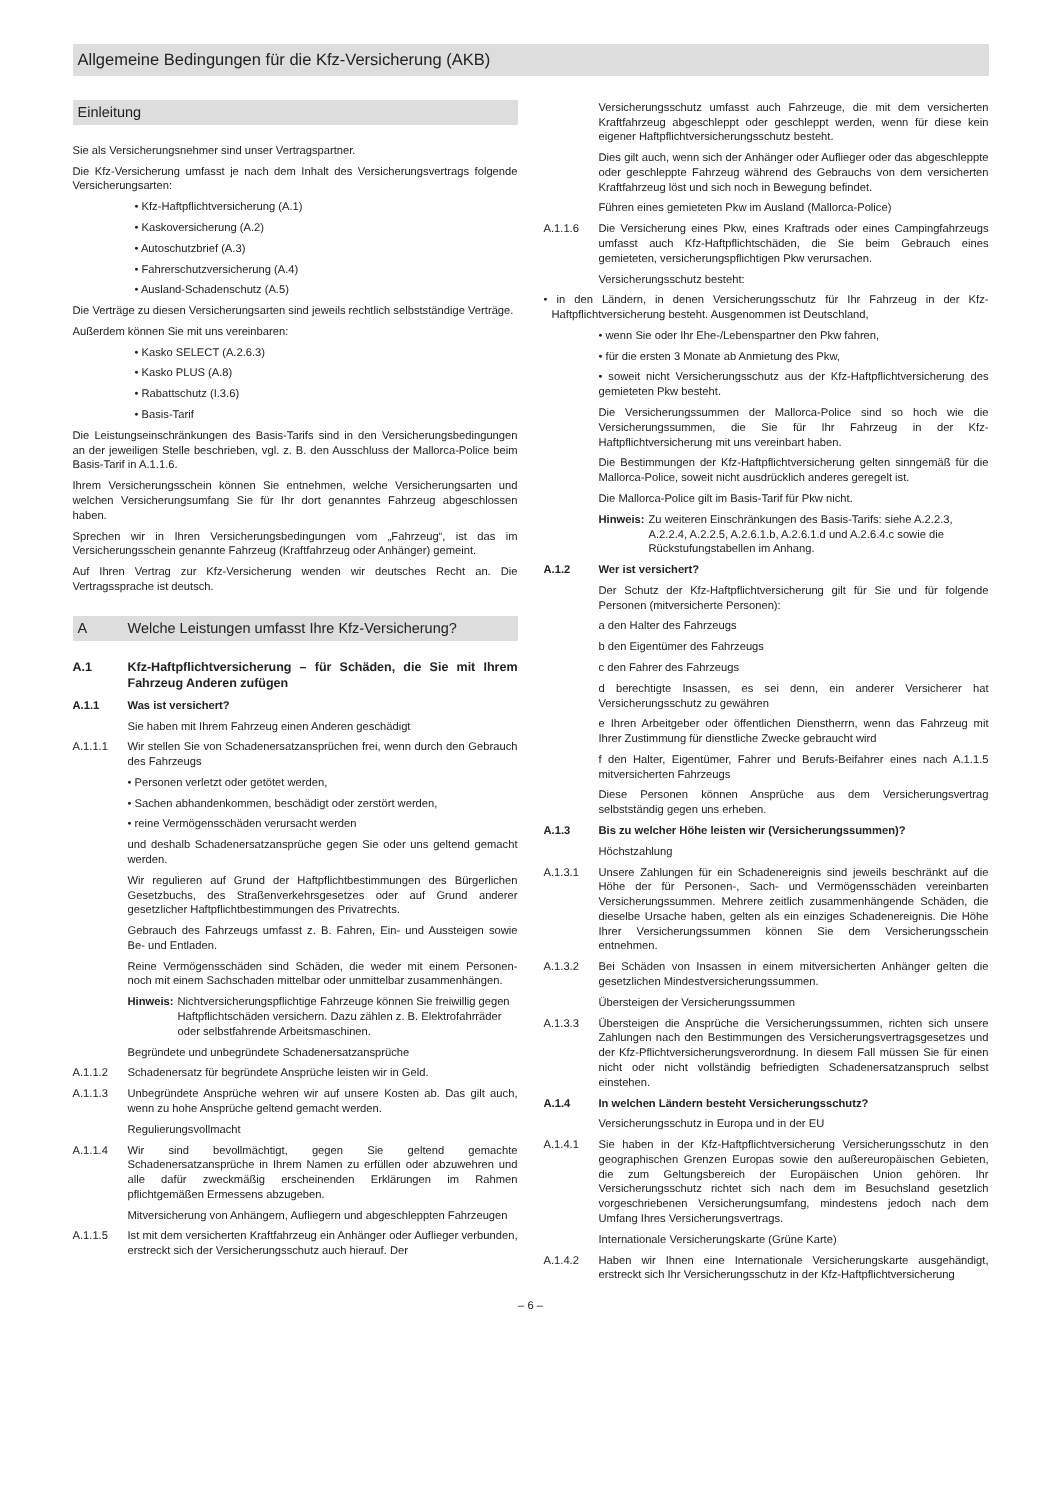Allgemeine Bedingungen für die Kfz-Versicherung (AKB)
Einleitung
Sie als Versicherungsnehmer sind unser Vertragspartner.
Die Kfz-Versicherung umfasst je nach dem Inhalt des Versicherungsvertrags folgende Versicherungsarten:
• Kfz-Haftpflichtversicherung (A.1)
• Kaskoversicherung (A.2)
• Autoschutzbrief (A.3)
• Fahrerschutzversicherung (A.4)
• Ausland-Schadenschutz (A.5)
Die Verträge zu diesen Versicherungsarten sind jeweils rechtlich selbstständige Verträge.
Außerdem können Sie mit uns vereinbaren:
• Kasko SELECT (A.2.6.3)
• Kasko PLUS (A.8)
• Rabattschutz (I.3.6)
• Basis-Tarif
Die Leistungseinschränkungen des Basis-Tarifs sind in den Versicherungsbedingungen an der jeweiligen Stelle beschrieben, vgl. z. B. den Ausschluss der Mallorca-Police beim Basis-Tarif in A.1.1.6.
Ihrem Versicherungsschein können Sie entnehmen, welche Versicherungsarten und welchen Versicherungsumfang Sie für Ihr dort genanntes Fahrzeug abgeschlossen haben.
Sprechen wir in Ihren Versicherungsbedingungen vom „Fahrzeug“, ist das im Versicherungsschein genannte Fahrzeug (Kraftfahrzeug oder Anhänger) gemeint.
Auf Ihren Vertrag zur Kfz-Versicherung wenden wir deutsches Recht an. Die Vertragssprache ist deutsch.
A Welche Leistungen umfasst Ihre Kfz-Versicherung?
A.1 Kfz-Haftpflichtversicherung – für Schäden, die Sie mit Ihrem Fahrzeug Anderen zufügen
A.1.1 Was ist versichert?
Sie haben mit Ihrem Fahrzeug einen Anderen geschädigt
A.1.1.1 Wir stellen Sie von Schadenersatzansprüchen frei, wenn durch den Gebrauch des Fahrzeugs
• Personen verletzt oder getötet werden,
• Sachen abhandenkommen, beschädigt oder zerstört werden,
• reine Vermögensschäden verursacht werden
und deshalb Schadenersatzansprüche gegen Sie oder uns geltend gemacht werden.
Wir regulieren auf Grund der Haftpflichtbestimmungen des Bürgerlichen Gesetzbuchs, des Straßenverkehrsgesetzes oder auf Grund anderer gesetzlicher Haftpflichtbestimmungen des Privatrechts.
Gebrauch des Fahrzeugs umfasst z. B. Fahren, Ein- und Aussteigen sowie Be- und Entladen.
Reine Vermögensschäden sind Schäden, die weder mit einem Personen- noch mit einem Sachschaden mittelbar oder unmittelbar zusammenhängen.
Hinweis: Nichtversicherungspflichtige Fahrzeuge können Sie freiwillig gegen Haftpflichtschäden versichern. Dazu zählen z. B. Elektrofahrräder oder selbstfahrende Arbeitsmaschinen.
Begründete und unbegründete Schadenersatzansprüche
A.1.1.2 Schadenersatz für begründete Ansprüche leisten wir in Geld.
A.1.1.3 Unbegründete Ansprüche wehren wir auf unsere Kosten ab. Das gilt auch, wenn zu hohe Ansprüche geltend gemacht werden.
Regulierungsvollmacht
A.1.1.4 Wir sind bevollmächtigt, gegen Sie geltend gemachte Schadenersatzansprüche in Ihrem Namen zu erfüllen oder abzuwehren und alle dafür zweckmäßig erscheinenden Erklärungen im Rahmen pflichtgemäßen Ermessens abzugeben.
Mitversicherung von Anhängern, Aufliegern und abgeschleppten Fahrzeugen
A.1.1.5 Ist mit dem versicherten Kraftfahrzeug ein Anhänger oder Auflieger verbunden, erstreckt sich der Versicherungsschutz auch hierauf. Der
Versicherungsschutz umfasst auch Fahrzeuge, die mit dem versicherten Kraftfahrzeug abgeschleppt oder geschleppt werden, wenn für diese kein eigener Haftpflichtversicherungsschutz besteht.
Dies gilt auch, wenn sich der Anhänger oder Auflieger oder das abgeschleppte oder geschleppte Fahrzeug während des Gebrauchs von dem versicherten Kraftfahrzeug löst und sich noch in Bewegung befindet.
Führen eines gemieteten Pkw im Ausland (Mallorca-Police)
A.1.1.6 Die Versicherung eines Pkw, eines Kraftrads oder eines Campingfahrzeugs umfasst auch Kfz-Haftpflichtschäden, die Sie beim Gebrauch eines gemieteten, versicherungspflichtigen Pkw verursachen.
Versicherungsschutz besteht:
• in den Ländern, in denen Versicherungsschutz für Ihr Fahrzeug in der Kfz-Haftpflichtversicherung besteht. Ausgenommen ist Deutschland,
• wenn Sie oder Ihr Ehe-/Lebenspartner den Pkw fahren,
• für die ersten 3 Monate ab Anmietung des Pkw,
• soweit nicht Versicherungsschutz aus der Kfz-Haftpflichtversicherung des gemieteten Pkw besteht.
Die Versicherungssummen der Mallorca-Police sind so hoch wie die Versicherungssummen, die Sie für Ihr Fahrzeug in der Kfz-Haftpflichtversicherung mit uns vereinbart haben.
Die Bestimmungen der Kfz-Haftpflichtversicherung gelten sinngemäß für die Mallorca-Police, soweit nicht ausdrücklich anderes geregelt ist.
Die Mallorca-Police gilt im Basis-Tarif für Pkw nicht.
Hinweis: Zu weiteren Einschränkungen des Basis-Tarifs: siehe A.2.2.3, A.2.2.4, A.2.2.5, A.2.6.1.b, A.2.6.1.d und A.2.6.4.c sowie die Rückstufungstabellen im Anhang.
A.1.2 Wer ist versichert?
Der Schutz der Kfz-Haftpflichtversicherung gilt für Sie und für folgende Personen (mitversicherte Personen):
a den Halter des Fahrzeugs
b den Eigentümer des Fahrzeugs
c den Fahrer des Fahrzeugs
d berechtigte Insassen, es sei denn, ein anderer Versicherer hat Versicherungsschutz zu gewähren
e Ihren Arbeitgeber oder öffentlichen Dienstherrn, wenn das Fahrzeug mit Ihrer Zustimmung für dienstliche Zwecke gebraucht wird
f den Halter, Eigentümer, Fahrer und Berufs-Beifahrer eines nach A.1.1.5 mitversicherten Fahrzeugs
Diese Personen können Ansprüche aus dem Versicherungsvertrag selbstständig gegen uns erheben.
A.1.3 Bis zu welcher Höhe leisten wir (Versicherungssummen)?
Höchstzahlung
A.1.3.1 Unsere Zahlungen für ein Schadenereignis sind jeweils beschränkt auf die Höhe der für Personen-, Sach- und Vermögensschäden vereinbarten Versicherungssummen. Mehrere zeitlich zusammenhängende Schäden, die dieselbe Ursache haben, gelten als ein einziges Schadenereignis. Die Höhe Ihrer Versicherungssummen können Sie dem Versicherungsschein entnehmen.
A.1.3.2 Bei Schäden von Insassen in einem mitversicherten Anhänger gelten die gesetzlichen Mindestversicherungssummen.
Übersteigen der Versicherungssummen
A.1.3.3 Übersteigen die Ansprüche die Versicherungssummen, richten sich unsere Zahlungen nach den Bestimmungen des Versicherungsvertragsgesetzes und der Kfz-Pflichtversicherungsverordnung. In diesem Fall müssen Sie für einen nicht oder nicht vollständig befriedigten Schadenersatzanspruch selbst einstehen.
A.1.4 In welchen Ländern besteht Versicherungsschutz?
Versicherungsschutz in Europa und in der EU
A.1.4.1 Sie haben in der Kfz-Haftpflichtversicherung Versicherungsschutz in den geographischen Grenzen Europas sowie den außereuropäischen Gebieten, die zum Geltungsbereich der Europäischen Union gehören. Ihr Versicherungsschutz richtet sich nach dem im Besuchsland gesetzlich vorgeschriebenen Versicherungsumfang, mindestens jedoch nach dem Umfang Ihres Versicherungsvertrags.
Internationale Versicherungskarte (Grüne Karte)
A.1.4.2 Haben wir Ihnen eine Internationale Versicherungskarte ausgehändigt, erstreckt sich Ihr Versicherungsschutz in der Kfz-Haftpflichtversicherung
– 6 –